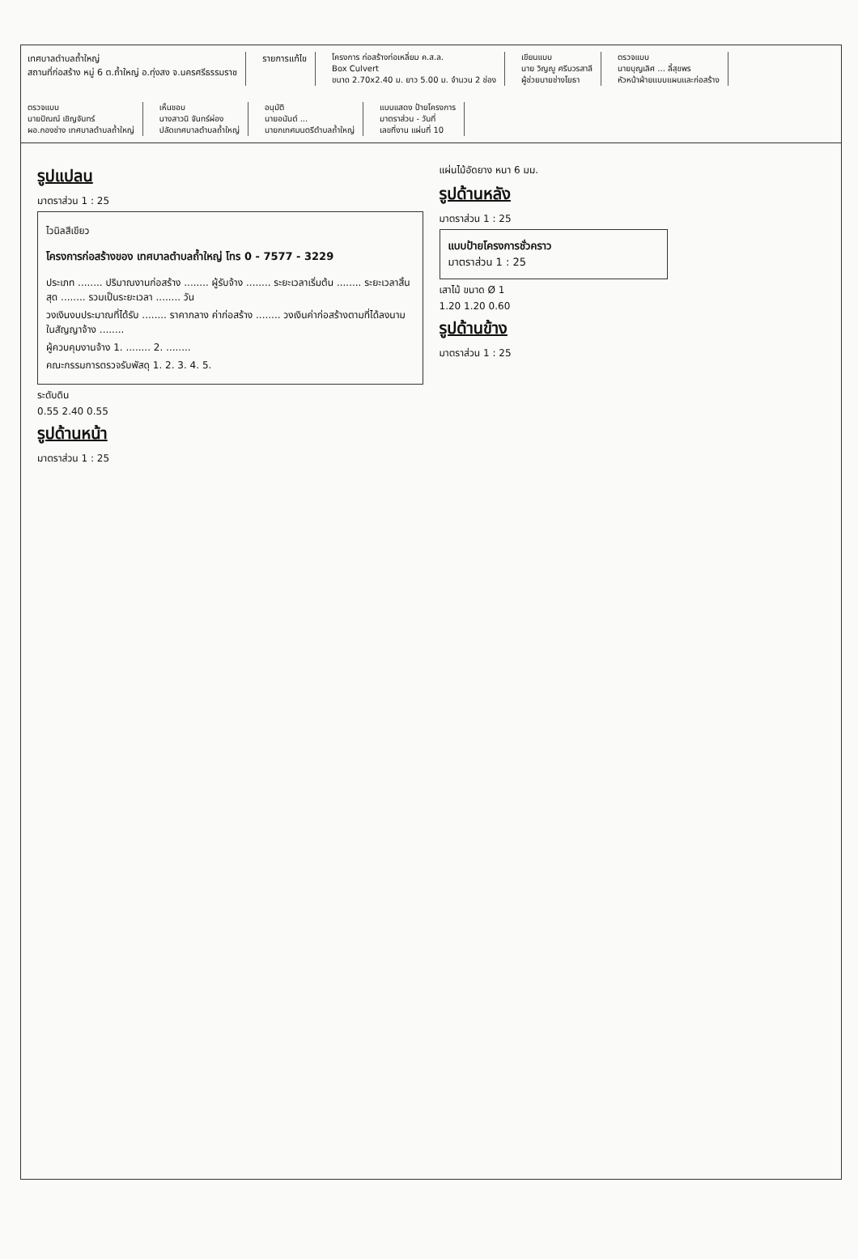เทศบาลตำบลถ้ำใหญ่
สถานที่ก่อสร้าง หมู่ 6 ต.ถ้ำใหญ่ อ.ทุ่งสง จ.นครศรีธรรมราช
รายการแก้ไข
โครงการ ก่อสร้างท่อเหลี่ยม ค.ส.ล.
Box Culvert
ขนาด 2.70x2.40 ม. ยาว 5.00 ม. จำนวน 2 ช่อง
เขียนแบบ
นาย วิญญู ศรีบวรสาลี
ผู้ช่วยนายช่างโยธา
ตรวจแบบ
นายบุญเลิศ ... ลี้สุขพร
หัวหน้าฝ่ายแบบแผนและก่อสร้าง
ตรวจแบบ
นายปัณณ์ เชิญจันทร์
ผอ.กองช่าง เทศบาลตำบลถ้ำใหญ่
เห็นชอบ
นางสาวนิ จันทร์ผ่อง
ปลัดเทศบาลตำบลถ้ำใหญ่
อนุมัติ
นายอนันต์ ...
นายกเทศมนตรีตำบลถ้ำใหญ่
แบบแสดง ป้ายโครงการ
มาตราส่วน - วันที่
เลขที่งาน แผ่นที่ 10
รูปแปลน
มาตราส่วน 1 : 25
ไวนิลสีเขียว
โครงการก่อสร้างของ เทศบาลตำบลถ้ำใหญ่ โทร 0 - 7577 - 3229
ประเภท ........ ปริมาณงานก่อสร้าง ........ ผู้รับจ้าง ........ ระยะเวลาเริ่มต้น ........ ระยะเวลาสิ้นสุด ........ รวมเป็นระยะเวลา ........ วัน
วงเงินงบประมาณที่ได้รับ ........ ราคากลาง ค่าก่อสร้าง ........ วงเงินค่าก่อสร้างตามที่ได้ลงนามในสัญญาจ้าง ........
ผู้ควบคุมงานจ้าง 1. ........ 2. ........
คณะกรรมการตรวจรับพัสดุ 1. 2. 3. 4. 5.
ระดับดิน
0.55 2.40 0.55
รูปด้านหน้า
มาตราส่วน 1 : 25
แผ่นไม้อัดยาง หนา 6 มม.
รูปด้านหลัง
มาตราส่วน 1 : 25
แบบป้ายโครงการชั่วคราว
มาตราส่วน 1 : 25
เสาไม้ ขนาด Ø 1
1.20 1.20 0.60
รูปด้านข้าง
มาตราส่วน 1 : 25